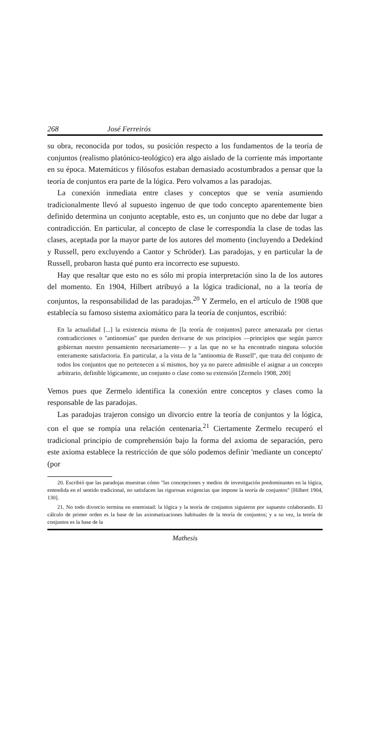268 José Ferreirós
su obra, reconocida por todos, su posición respecto a los fundamentos de la teoría de conjuntos (realismo platónico-teológico) era algo aislado de la corriente más importante en su época. Matemáticos y filósofos estaban demasiado acostumbrados a pensar que la teoría de conjuntos era parte de la lógica. Pero volvamos a las paradojas.
La conexión inmediata entre clases y conceptos que se venía asumiendo tradicionalmente llevó al supuesto ingenuo de que todo concepto aparentemente bien definido determina un conjunto aceptable, esto es, un conjunto que no debe dar lugar a contradicción. En particular, al concepto de clase le correspondía la clase de todas las clases, aceptada por la mayor parte de los autores del momento (incluyendo a Dedekind y Russell, pero excluyendo a Cantor y Schröder). Las paradojas, y en particular la de Russell, probaron hasta qué punto era incorrecto ese supuesto.
Hay que resaltar que esto no es sólo mi propia interpretación sino la de los autores del momento. En 1904, Hilbert atribuyó a la lógica tradicional, no a la teoría de conjuntos, la responsabilidad de las paradojas.<sup>20</sup> Y Zermelo, en el artículo de 1908 que establecía su famoso sistema axiomático para la teoría de conjuntos, escribió:
En la actualidad [...] la existencia misma de [la teoría de conjuntos] parece amenazada por ciertas contradicciones o ''antinomias'' que pueden derivarse de sus principios —principios que según parece gobiernan nuestro pensamiento necesariamente— y a las que no se ha encontrado ninguna solución enteramente satisfactoria. En particular, a la vista de la ''antinomia de Russell'', que trata del conjunto de todos los conjuntos que no pertenecen a sí mismos, hoy ya no parece admisible el asignar a un concepto arbitrario, definible lógicamente, un conjunto o clase como su extensión [Zermelo 1908, 200]
Vemos pues que Zermelo identifica la conexión entre conceptos y clases como la responsable de las paradojas.
Las paradojas trajeron consigo un divorcio entre la teoría de conjuntos y la lógica, con el que se rompía una relación centenaria.<sup>21</sup> Ciertamente Zermelo recuperó el tradicional principio de comprehensión bajo la forma del axioma de separación, pero este axioma establece la restricción de que sólo podemos definir 'mediante un concepto' (por
20. Escribió que las paradojas muestran cómo "las concepciones y medios de investigación predominantes en la lógica, entendida en el sentido tradicional, no satisfacen las rigurosas exigencias que impone la teoría de conjuntos" [Hilbert 1904, 130].
21. No todo divorcio termina en enemistad: la lógica y la teoría de conjuntos siguieron por supuesto colaborando. El cálculo de primer orden es la base de las axiomatizaciones habituales de la teoría de conjuntos; y a su vez, la teoría de conjuntos es la base de la
Mathesis